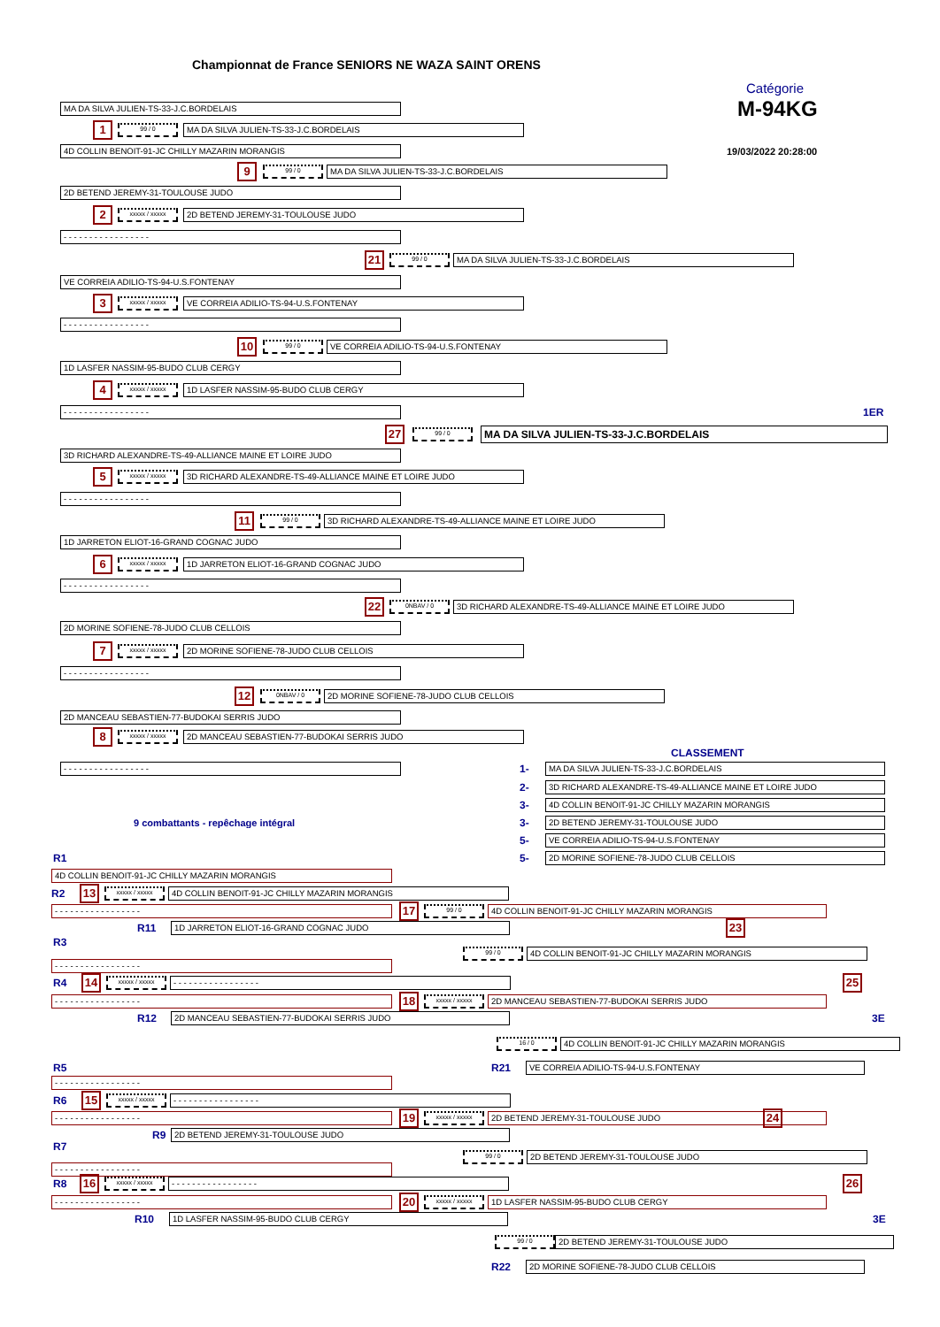Championnat de France SENIORS NE WAZA SAINT ORENS
Catégorie
MA DA SILVA JULIEN-TS-33-J.C.BORDELAIS M-94KG
1 99 / 0 MA DA SILVA JULIEN-TS-33-J.C.BORDELAIS
4D COLLIN BENOIT-91-JC CHILLY MAZARIN MORANGIS 19/03/2022 20:28:00
9 99 / 0 MA DA SILVA JULIEN-TS-33-J.C.BORDELAIS
2D BETEND JEREMY-31-TOULOUSE JUDO
2 xxxxx / xxxxx 2D BETEND JEREMY-31-TOULOUSE JUDO
- - - - - - - - - - - - - - - - -
21 99 / 0 MA DA SILVA JULIEN-TS-33-J.C.BORDELAIS
VE CORREIA ADILIO-TS-94-U.S.FONTENAY
3 xxxxx / xxxxx VE CORREIA ADILIO-TS-94-U.S.FONTENAY
- - - - - - - - - - - - - - - - -
10 99 / 0 VE CORREIA ADILIO-TS-94-U.S.FONTENAY
1D LASFER NASSIM-95-BUDO CLUB CERGY
4 xxxxx / xxxxx 1D LASFER NASSIM-95-BUDO CLUB CERGY
- - - - - - - - - - - - - - - - - 1ER
27 99 / 0 MA DA SILVA JULIEN-TS-33-J.C.BORDELAIS
3D RICHARD ALEXANDRE-TS-49-ALLIANCE MAINE ET LOIRE JUDO
5 xxxxx / xxxxx 3D RICHARD ALEXANDRE-TS-49-ALLIANCE MAINE ET LOIRE JUDO
- - - - - - - - - - - - - - - - -
11 99 / 0 3D RICHARD ALEXANDRE-TS-49-ALLIANCE MAINE ET LOIRE JUDO
1D JARRETON ELIOT-16-GRAND COGNAC JUDO
6 xxxxx / xxxxx 1D JARRETON ELIOT-16-GRAND COGNAC JUDO
- - - - - - - - - - - - - - - - -
22 0NBAV / 0 3D RICHARD ALEXANDRE-TS-49-ALLIANCE MAINE ET LOIRE JUDO
2D MORINE SOFIENE-78-JUDO CLUB CELLOIS
7 xxxxx / xxxxx 2D MORINE SOFIENE-78-JUDO CLUB CELLOIS
- - - - - - - - - - - - - - - - -
12 0NBAV / 0 2D MORINE SOFIENE-78-JUDO CLUB CELLOIS
2D MANCEAU SEBASTIEN-77-BUDOKAI SERRIS JUDO
8 xxxxx / xxxxx 2D MANCEAU SEBASTIEN-77-BUDOKAI SERRIS JUDO
CLASSEMENT
- - - - - - - - - - - - - - - - - 1- MA DA SILVA JULIEN-TS-33-J.C.BORDELAIS
2- 3D RICHARD ALEXANDRE-TS-49-ALLIANCE MAINE ET LOIRE JUDO
3- 4D COLLIN BENOIT-91-JC CHILLY MAZARIN MORANGIS
9 combattants - repêchage intégral 3- 2D BETEND JEREMY-31-TOULOUSE JUDO
5- VE CORREIA ADILIO-TS-94-U.S.FONTENAY
R1 5- 2D MORINE SOFIENE-78-JUDO CLUB CELLOIS
4D COLLIN BENOIT-91-JC CHILLY MAZARIN MORANGIS
R2 13 xxxxx / xxxxx 4D COLLIN BENOIT-91-JC CHILLY MAZARIN MORANGIS
- - - - - - - - - - - - - - - - - 17 99 / 0 4D COLLIN BENOIT-91-JC CHILLY MAZARIN MORANGIS
R11 1D JARRETON ELIOT-16-GRAND COGNAC JUDO 23
R3
99 / 0 4D COLLIN BENOIT-91-JC CHILLY MAZARIN MORANGIS
- - - - - - - - - - - - - - - - -
R4 14 xxxxx / xxxxx - - - - - - - - - - - - - - - - - 25
- - - - - - - - - - - - - - - - - 18 xxxxx / xxxxx 2D MANCEAU SEBASTIEN-77-BUDOKAI SERRIS JUDO
R12 2D MANCEAU SEBASTIEN-77-BUDOKAI SERRIS JUDO 3E
16 / 0 4D COLLIN BENOIT-91-JC CHILLY MAZARIN MORANGIS
R5 R21 VE CORREIA ADILIO-TS-94-U.S.FONTENAY
- - - - - - - - - - - - - - - - -
R6 15 xxxxx / xxxxx - - - - - - - - - - - - - - - - -
- - - - - - - - - - - - - - - - - 19 xxxxx / xxxxx 2D BETEND JEREMY-31-TOULOUSE JUDO 24
R9 2D BETEND JEREMY-31-TOULOUSE JUDO
R7
99 / 0 2D BETEND JEREMY-31-TOULOUSE JUDO
- - - - - - - - - - - - - - - - -
R8 16 xxxxx / xxxxx - - - - - - - - - - - - - - - - - 26
- - - - - - - - - - - - - - - - - 20 xxxxx / xxxxx 1D LASFER NASSIM-95-BUDO CLUB CERGY
R10 1D LASFER NASSIM-95-BUDO CLUB CERGY 3E
99 / 0 2D BETEND JEREMY-31-TOULOUSE JUDO
R22 2D MORINE SOFIENE-78-JUDO CLUB CELLOIS